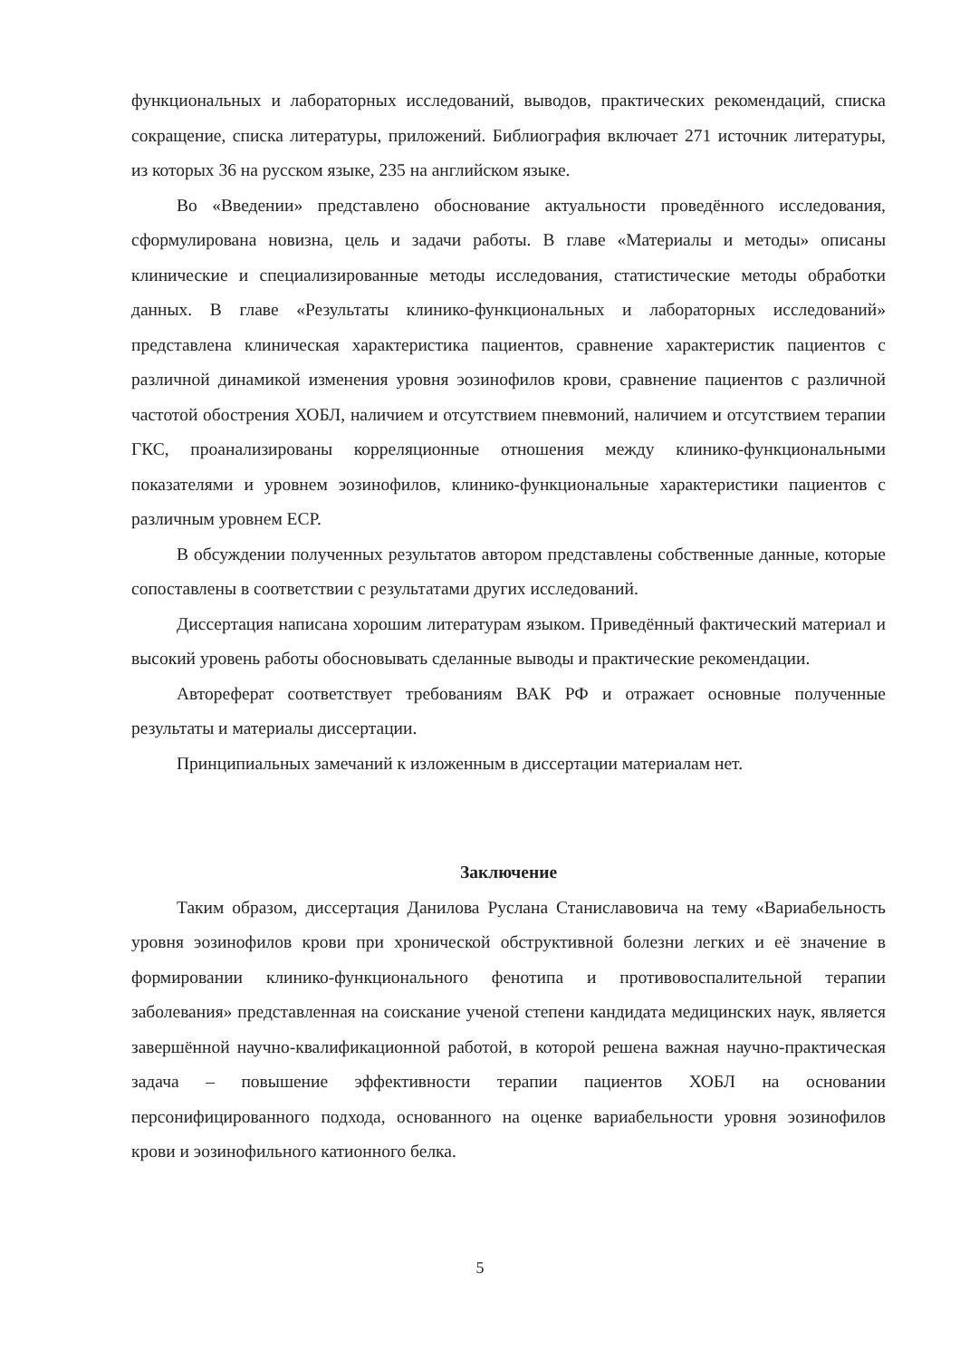функциональных и лабораторных исследований, выводов, практических рекомендаций, списка сокращение, списка литературы, приложений. Библиография включает 271 источник литературы, из которых 36 на русском языке, 235 на английском языке.
Во «Введении» представлено обоснование актуальности проведённого исследования, сформулирована новизна, цель и задачи работы. В главе «Материалы и методы» описаны клинические и специализированные методы исследования, статистические методы обработки данных. В главе «Результаты клинико-функциональных и лабораторных исследований» представлена клиническая характеристика пациентов, сравнение характеристик пациентов с различной динамикой изменения уровня эозинофилов крови, сравнение пациентов с различной частотой обострения ХОБЛ, наличием и отсутствием пневмоний, наличием и отсутствием терапии ГКС, проанализированы корреляционные отношения между клинико-функциональными показателями и уровнем эозинофилов, клинико-функциональные характеристики пациентов с различным уровнем ЕСР.
В обсуждении полученных результатов автором представлены собственные данные, которые сопоставлены в соответствии с результатами других исследований.
Диссертация написана хорошим литературам языком. Приведённый фактический материал и высокий уровень работы обосновывать сделанные выводы и практические рекомендации.
Автореферат соответствует требованиям ВАК РФ и отражает основные полученные результаты и материалы диссертации.
Принципиальных замечаний к изложенным в диссертации материалам нет.
Заключение
Таким образом, диссертация Данилова Руслана Станиславовича на тему «Вариабельность уровня эозинофилов крови при хронической обструктивной болезни легких и её значение в формировании клинико-функционального фенотипа и противовоспалительной терапии заболевания» представленная на соискание ученой степени кандидата медицинских наук, является завершённой научно-квалификационной работой, в которой решена важная научно-практическая задача – повышение эффективности терапии пациентов ХОБЛ на основании персонифицированного подхода, основанного на оценке вариабельности уровня эозинофилов крови и эозинофильного катионного белка.
5